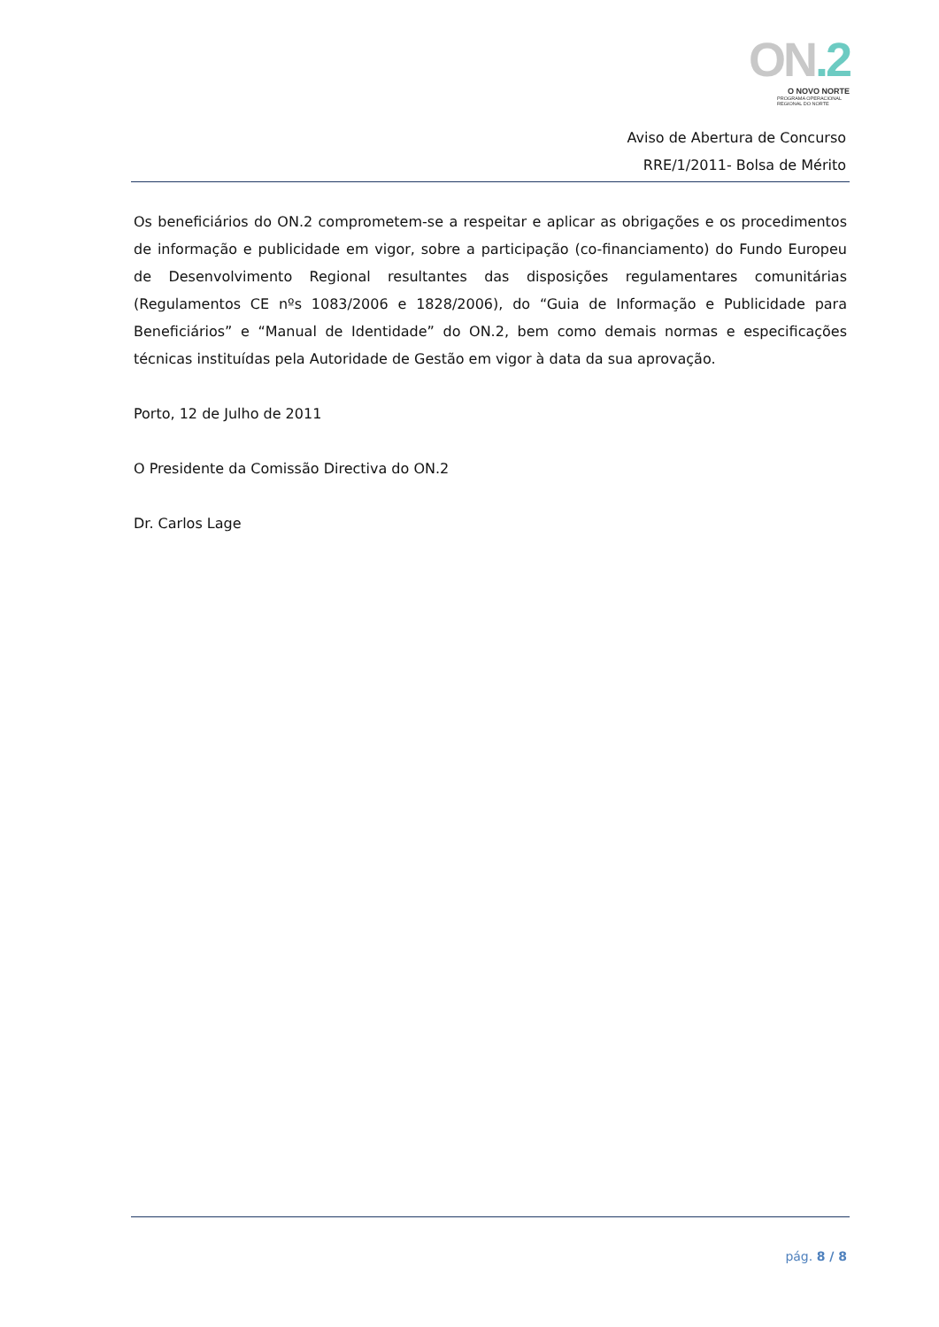ON.2
O NOVO NORTE
PROGRAMA OPERACIONAL
REGIONAL DO NORTE
Aviso de Abertura de Concurso
RRE/1/2011- Bolsa de Mérito
Os beneficiários do ON.2 comprometem-se a respeitar e aplicar as obrigações e os procedimentos de informação e publicidade em vigor, sobre a participação (co-financiamento) do Fundo Europeu de Desenvolvimento Regional resultantes das disposições regulamentares comunitárias (Regulamentos CE nºs 1083/2006 e 1828/2006), do “Guia de Informação e Publicidade para Beneficiários” e “Manual de Identidade” do ON.2, bem como demais normas e especificações técnicas instituídas pela Autoridade de Gestão em vigor à data da sua aprovação.
Porto, 12 de Julho de 2011
O Presidente da Comissão Directiva do ON.2
Dr. Carlos Lage
pág. 8 / 8